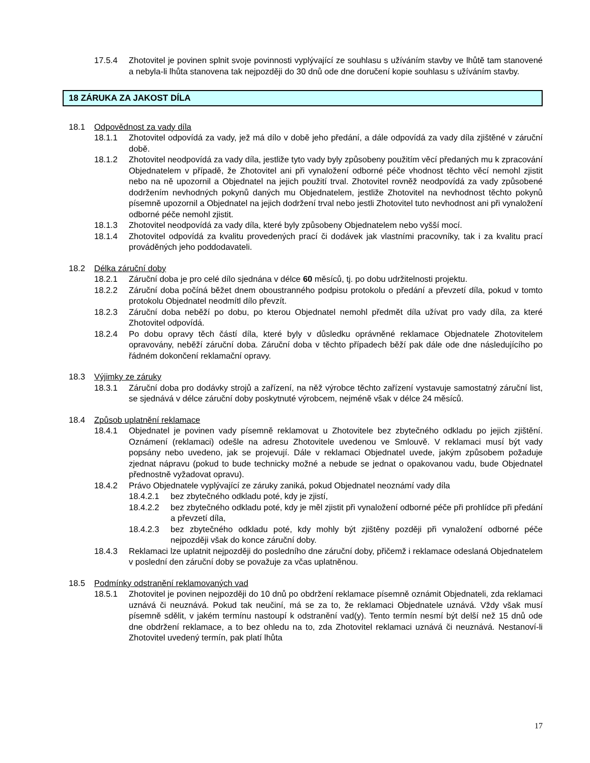17.5.4 Zhotovitel je povinen splnit svoje povinnosti vyplývající ze souhlasu s užíváním stavby ve lhůtě tam stanovené a nebyla-li lhůta stanovena tak nejpozději do 30 dnů ode dne doručení kopie souhlasu s užíváním stavby.
18 ZÁRUKA ZA JAKOST DÍLA
18.1 Odpovědnost za vady díla
18.1.1 Zhotovitel odpovídá za vady, jež má dílo v době jeho předání, a dále odpovídá za vady díla zjištěné v záruční době.
18.1.2 Zhotovitel neodpovídá za vady díla, jestliže tyto vady byly způsobeny použitím věcí předaných mu k zpracování Objednatelem v případě, že Zhotovitel ani při vynaložení odborné péče vhodnost těchto věcí nemohl zjistit nebo na ně upozornil a Objednatel na jejich použití trval. Zhotovitel rovněž neodpovídá za vady způsobené dodržením nevhodných pokynů daných mu Objednatelem, jestliže Zhotovitel na nevhodnost těchto pokynů písemně upozornil a Objednatel na jejich dodržení trval nebo jestli Zhotovitel tuto nevhodnost ani při vynaložení odborné péče nemohl zjistit.
18.1.3 Zhotovitel neodpovídá za vady díla, které byly způsobeny Objednatelem nebo vyšší mocí.
18.1.4 Zhotovitel odpovídá za kvalitu provedených prací či dodávek jak vlastními pracovníky, tak i za kvalitu prací prováděných jeho poddodavateli.
18.2 Délka záruční doby
18.2.1 Záruční doba je pro celé dílo sjednána v délce 60 měsíců, tj. po dobu udržitelnosti projektu.
18.2.2 Záruční doba počíná běžet dnem oboustranného podpisu protokolu o předání a převzetí díla, pokud v tomto protokolu Objednatel neodmítl dílo převzít.
18.2.3 Záruční doba neběží po dobu, po kterou Objednatel nemohl předmět díla užívat pro vady díla, za které Zhotovitel odpovídá.
18.2.4 Po dobu opravy těch částí díla, které byly v důsledku oprávněné reklamace Objednatele Zhotovitelem opravovány, neběží záruční doba. Záruční doba v těchto případech běží pak dále ode dne následujícího po řádném dokončení reklamační opravy.
18.3 Výjimky ze záruky
18.3.1 Záruční doba pro dodávky strojů a zařízení, na něž výrobce těchto zařízení vystavuje samostatný záruční list, se sjednává v délce záruční doby poskytnuté výrobcem, nejméně však v délce 24 měsíců.
18.4 Způsob uplatnění reklamace
18.4.1 Objednatel je povinen vady písemně reklamovat u Zhotovitele bez zbytečného odkladu po jejich zjištění. Oznámení (reklamaci) odešle na adresu Zhotovitele uvedenou ve Smlouvě. V reklamaci musí být vady popsány nebo uvedeno, jak se projevují. Dále v reklamaci Objednatel uvede, jakým způsobem požaduje zjednat nápravu (pokud to bude technicky možné a nebude se jednat o opakovanou vadu, bude Objednatel přednostně vyžadovat opravu).
18.4.2 Právo Objednatele vyplývající ze záruky zaniká, pokud Objednatel neoznámí vady díla
18.4.2.1 bez zbytečného odkladu poté, kdy je zjistí,
18.4.2.2 bez zbytečného odkladu poté, kdy je měl zjistit při vynaložení odborné péče při prohlídce při předání a převzetí díla,
18.4.2.3 bez zbytečného odkladu poté, kdy mohly být zjištěny později při vynaložení odborné péče nejpozději však do konce záruční doby.
18.4.3 Reklamaci lze uplatnit nejpozději do posledního dne záruční doby, přičemž i reklamace odeslaná Objednatelem v poslední den záruční doby se považuje za včas uplatněnou.
18.5 Podmínky odstranění reklamovaných vad
18.5.1 Zhotovitel je povinen nejpozději do 10 dnů po obdržení reklamace písemně oznámit Objednateli, zda reklamaci uznává či neuznává. Pokud tak neučiní, má se za to, že reklamaci Objednatele uznává. Vždy však musí písemně sdělit, v jakém termínu nastoupí k odstranění vad(y). Tento termín nesmí být delší než 15 dnů ode dne obdržení reklamace, a to bez ohledu na to, zda Zhotovitel reklamaci uznává či neuznává. Nestanoví-li Zhotovitel uvedený termín, pak platí lhůta
17